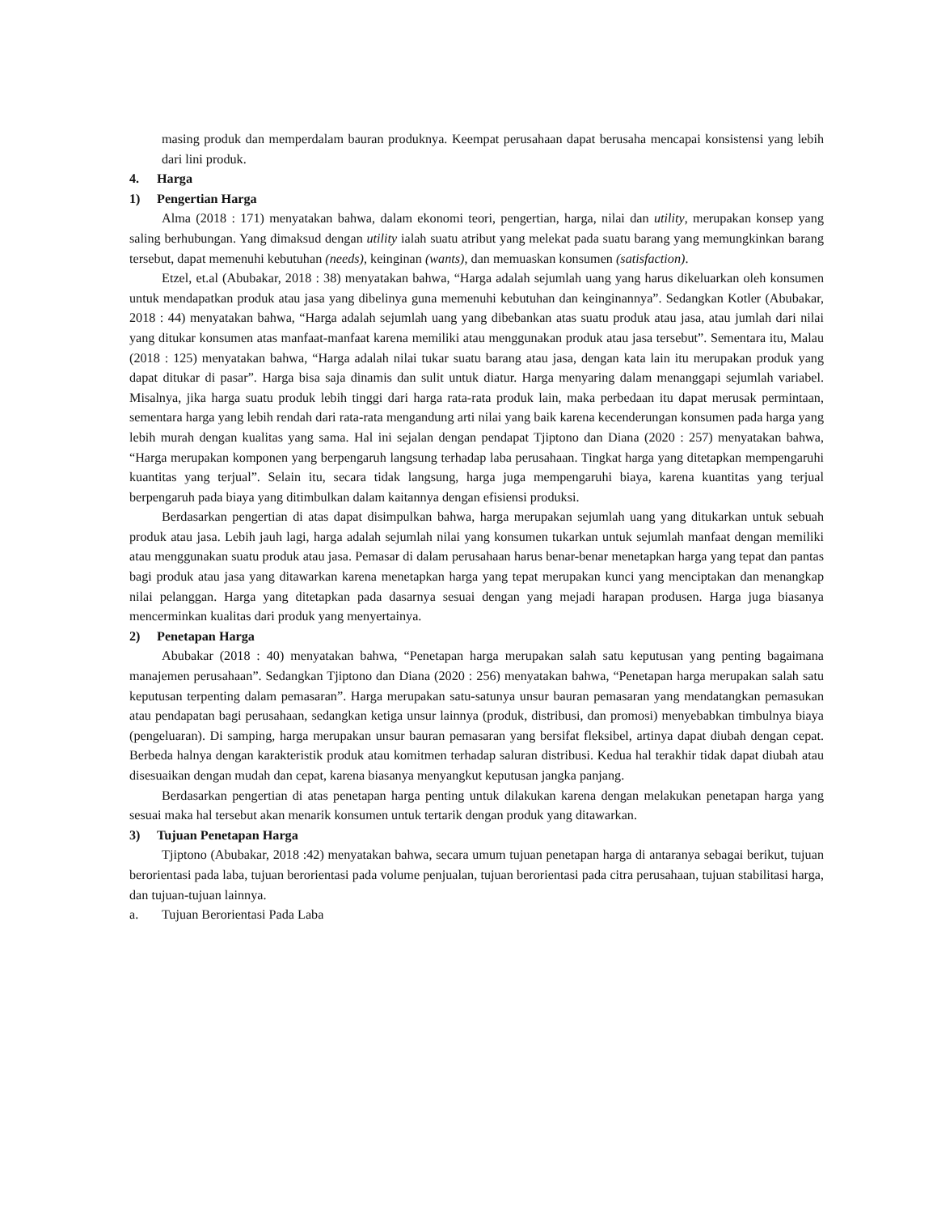masing produk dan memperdalam bauran produknya. Keempat perusahaan dapat berusaha mencapai konsistensi yang lebih dari lini produk.
4. Harga
1) Pengertian Harga
Alma (2018 : 171) menyatakan bahwa, dalam ekonomi teori, pengertian, harga, nilai dan utility, merupakan konsep yang saling berhubungan. Yang dimaksud dengan utility ialah suatu atribut yang melekat pada suatu barang yang memungkinkan barang tersebut, dapat memenuhi kebutuhan (needs), keinginan (wants), dan memuaskan konsumen (satisfaction).
Etzel, et.al (Abubakar, 2018 : 38) menyatakan bahwa, “Harga adalah sejumlah uang yang harus dikeluarkan oleh konsumen untuk mendapatkan produk atau jasa yang dibelinya guna memenuhi kebutuhan dan keinginannya”. Sedangkan Kotler (Abubakar, 2018 : 44) menyatakan bahwa, “Harga adalah sejumlah uang yang dibebankan atas suatu produk atau jasa, atau jumlah dari nilai yang ditukar konsumen atas manfaat-manfaat karena memiliki atau menggunakan produk atau jasa tersebut”. Sementara itu, Malau (2018 : 125) menyatakan bahwa, “Harga adalah nilai tukar suatu barang atau jasa, dengan kata lain itu merupakan produk yang dapat ditukar di pasar”. Harga bisa saja dinamis dan sulit untuk diatur. Harga menyaring dalam menanggapi sejumlah variabel. Misalnya, jika harga suatu produk lebih tinggi dari harga rata-rata produk lain, maka perbedaan itu dapat merusak permintaan, sementara harga yang lebih rendah dari rata-rata mengandung arti nilai yang baik karena kecenderungan konsumen pada harga yang lebih murah dengan kualitas yang sama. Hal ini sejalan dengan pendapat Tjiptono dan Diana (2020 : 257) menyatakan bahwa, “Harga merupakan komponen yang berpengaruh langsung terhadap laba perusahaan. Tingkat harga yang ditetapkan mempengaruhi kuantitas yang terjual”. Selain itu, secara tidak langsung, harga juga mempengaruhi biaya, karena kuantitas yang terjual berpengaruh pada biaya yang ditimbulkan dalam kaitannya dengan efisiensi produksi.
Berdasarkan pengertian di atas dapat disimpulkan bahwa, harga merupakan sejumlah uang yang ditukarkan untuk sebuah produk atau jasa. Lebih jauh lagi, harga adalah sejumlah nilai yang konsumen tukarkan untuk sejumlah manfaat dengan memiliki atau menggunakan suatu produk atau jasa. Pemasar di dalam perusahaan harus benar-benar menetapkan harga yang tepat dan pantas bagi produk atau jasa yang ditawarkan karena menetapkan harga yang tepat merupakan kunci yang menciptakan dan menangkap nilai pelanggan. Harga yang ditetapkan pada dasarnya sesuai dengan yang mejadi harapan produsen. Harga juga biasanya mencerminkan kualitas dari produk yang menyertainya.
2) Penetapan Harga
Abubakar (2018 : 40) menyatakan bahwa, “Penetapan harga merupakan salah satu keputusan yang penting bagaimana manajemen perusahaan”. Sedangkan Tjiptono dan Diana (2020 : 256) menyatakan bahwa, “Penetapan harga merupakan salah satu keputusan terpenting dalam pemasaran”. Harga merupakan satu-satunya unsur bauran pemasaran yang mendatangkan pemasukan atau pendapatan bagi perusahaan, sedangkan ketiga unsur lainnya (produk, distribusi, dan promosi) menyebabkan timbulnya biaya (pengeluaran). Di samping, harga merupakan unsur bauran pemasaran yang bersifat fleksibel, artinya dapat diubah dengan cepat. Berbeda halnya dengan karakteristik produk atau komitmen terhadap saluran distribusi. Kedua hal terakhir tidak dapat diubah atau disesuaikan dengan mudah dan cepat, karena biasanya menyangkut keputusan jangka panjang.
Berdasarkan pengertian di atas penetapan harga penting untuk dilakukan karena dengan melakukan penetapan harga yang sesuai maka hal tersebut akan menarik konsumen untuk tertarik dengan produk yang ditawarkan.
3) Tujuan Penetapan Harga
Tjiptono (Abubakar, 2018 :42) menyatakan bahwa, secara umum tujuan penetapan harga di antaranya sebagai berikut, tujuan berorientasi pada laba, tujuan berorientasi pada volume penjualan, tujuan berorientasi pada citra perusahaan, tujuan stabilitasi harga, dan tujuan-tujuan lainnya.
a. Tujuan Berorientasi Pada Laba